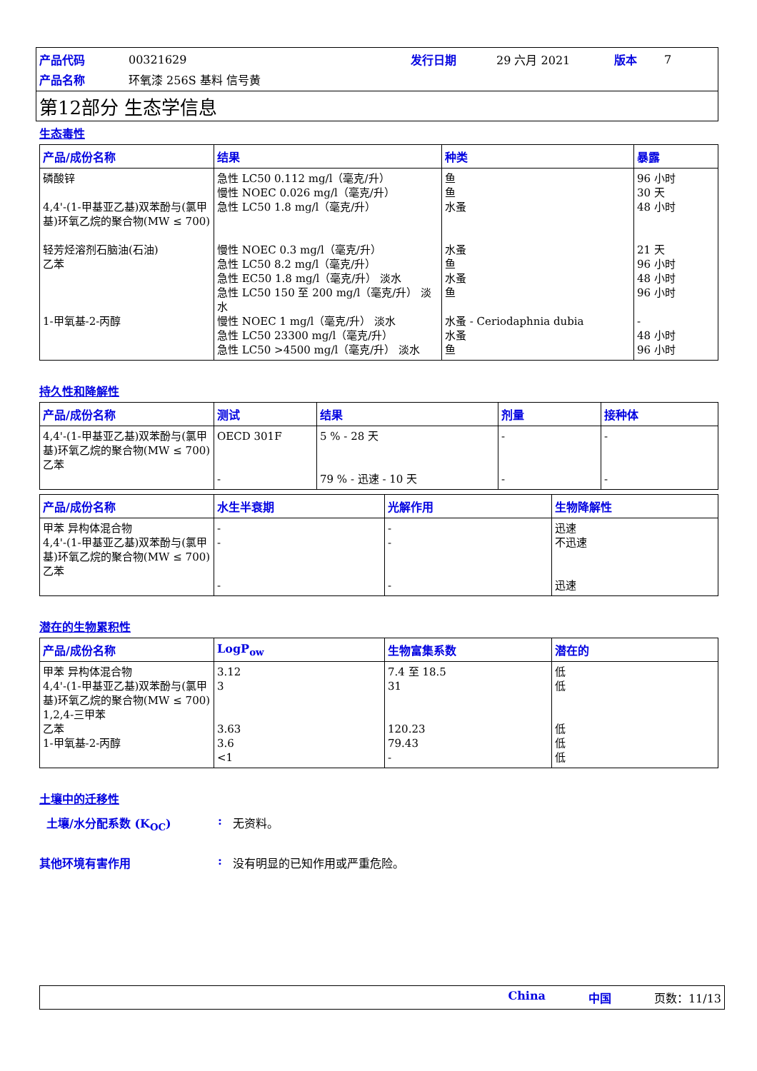| 产品代码 | 00321629 | 发行日期 | 29 六月 2021 | 版本 | 7 |
| 产品名称 | 环氧漆 256S 基料 信号黄 | | | | |
第12部分 生态学信息
生态毒性
| 产品/成份名称 | 结果 | 种类 | 暴露 |
| --- | --- | --- | --- |
| 磷酸锌 4,4'-(1-甲基亚乙基)双苯酚与(氯甲基)环氧乙烷的聚合物(MW ≤ 700) 轻芳烃溶剂石脑油(石油) 乙苯 1-甲氧基-2-丙醇 | 急性 LC50 0.112 mg/l（毫克/升） 慢性 NOEC 0.026 mg/l（毫克/升） 急性 LC50 1.8 mg/l（毫克/升） 慢性 NOEC 0.3 mg/l（毫克/升） 急性 LC50 8.2 mg/l（毫克/升） 急性 EC50 1.8 mg/l（毫克/升） 淡水 急性 LC50 150 至 200 mg/l（毫克/升） 淡水 慢性 NOEC 1 mg/l（毫克/升） 淡水 急性 LC50 23300 mg/l（毫克/升） 急性 LC50 >4500 mg/l（毫克/升） 淡水 | 鱼 鱼 水蚤 水蚤 鱼 水蚤 鱼 水蚤 - Ceriodaphnia dubia 水蚤 鱼 | 96 小时 30 天 48 小时 21 天 96 小时 48 小时 96 小时 - 48 小时 96 小时 |
持久性和降解性
| 产品/成份名称 | 测试 | 结果 | 剂量 | 接种体 |
| --- | --- | --- | --- | --- |
| 4,4'-(1-甲基亚乙基)双苯酚与(氯甲基)环氧乙烷的聚合物(MW ≤ 700) 乙苯 | OECD 301F - | 5 % - 28 天 79 % - 迅速 - 10 天 | - - | - - |
| 产品/成份名称 | 水生半衰期 | 光解作用 | 生物降解性 |
| --- | --- | --- | --- |
| 甲苯 异构体混合物 4,4'-(1-甲基亚乙基)双苯酚与(氯甲基)环氧乙烷的聚合物(MW ≤ 700) 乙苯 | - - - | - - - | 迅速 不迅速 迅速 |
潜在的生物累积性
| 产品/成份名称 | LogP<sub>ow</sub> | 生物富集系数 | 潜在的 |
| --- | --- | --- | --- |
| 甲苯 异构体混合物 4,4'-(1-甲基亚乙基)双苯酚与(氯甲基)环氧乙烷的聚合物(MW ≤ 700) 1,2,4-三甲苯 乙苯 1-甲氧基-2-丙醇 | 3.12 3 3.63 3.6 <1 | 7.4 至 18.5 31 120.23 79.43 - | 低 低 低 低 低 |
土壤中的迁移性
土壤/水分配系数 (K<sub>OC</sub>): 无资料。
其他环境有害作用: 没有明显的已知作用或严重危险。
China 中国 页数：11/13